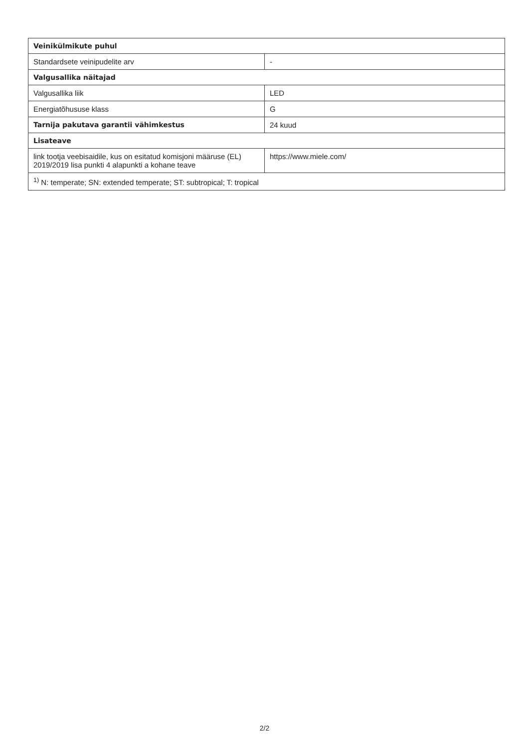| Veinikülmikute puhul | |
| --- | --- |
| Standardsete veinipudelite arv | - |
| Valgusallika näitajad | |
| Valgusallika liik | LED |
| Energiatõhususe klass | G |
| Tarnija pakutava garantii vähimkestus | 24 kuud |
| Lisateave | |
| link tootja veebisaidile, kus on esitatud komisjoni määruse (EL) 2019/2019 lisa punkti 4 alapunkti a kohane teave | https://www.miele.com/ |
| <sup>1)</sup> N: temperate; SN: extended temperate; ST: subtropical; T: tropical | |
2/2